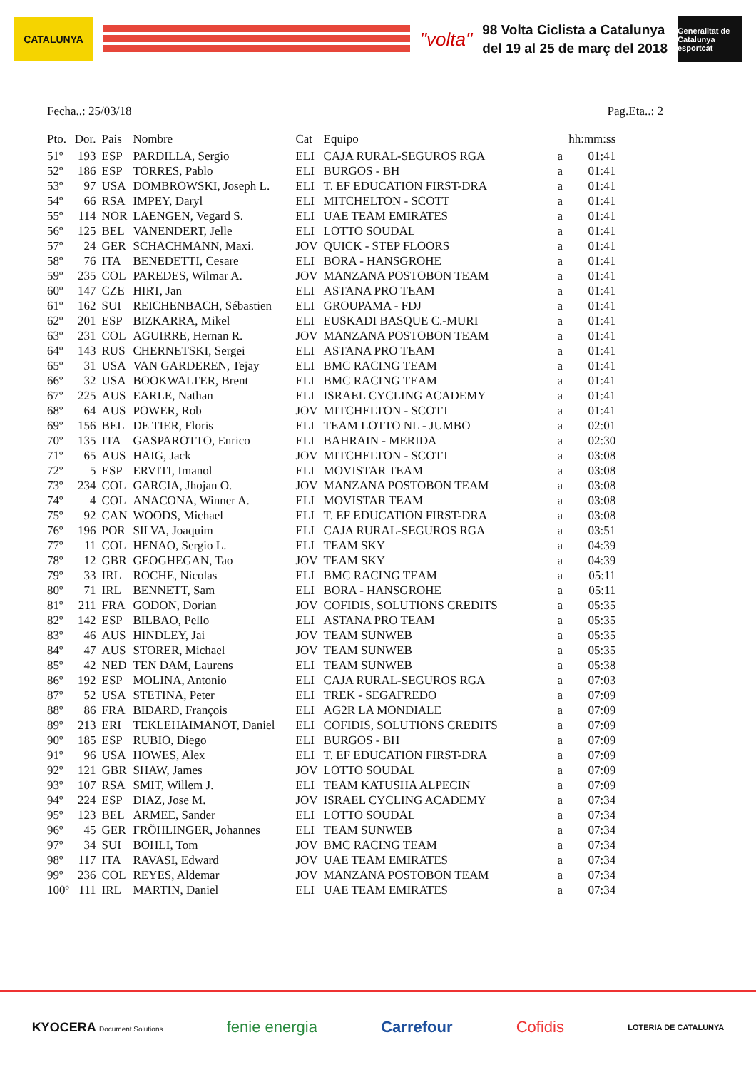CATALUNYA
"volta"
98 Volta Ciclista a Catalunya
del 19 al 25 de març del 2018
Generalitat de Catalunya esportcat
Fecha..: 25/03/18 Pag.Eta..: 2
| Pto. | Dor. | Pais | Nombre | Cat | Equipo | | hh:mm:ss |
| --- | --- | --- | --- | --- | --- | --- | --- |
| 51º | 193 | ESP | PARDILLA, Sergio | ELI | CAJA RURAL-SEGUROS RGA | a | 01:41 |
| 52º | 186 | ESP | TORRES, Pablo | ELI | BURGOS - BH | a | 01:41 |
| 53º | 97 | USA | DOMBROWSKI, Joseph L. | ELI | T. EF EDUCATION FIRST-DRA | a | 01:41 |
| 54º | 66 | RSA | IMPEY, Daryl | ELI | MITCHELTON - SCOTT | a | 01:41 |
| 55º | 114 | NOR | LAENGEN, Vegard S. | ELI | UAE TEAM EMIRATES | a | 01:41 |
| 56º | 125 | BEL | VANENDERT, Jelle | ELI | LOTTO SOUDAL | a | 01:41 |
| 57º | 24 | GER | SCHACHMANN, Maxi. | JOV | QUICK - STEP FLOORS | a | 01:41 |
| 58º | 76 | ITA | BENEDETTI, Cesare | ELI | BORA - HANSGROHE | a | 01:41 |
| 59º | 235 | COL | PAREDES, Wilmar A. | JOV | MANZANA POSTOBON TEAM | a | 01:41 |
| 60º | 147 | CZE | HIRT, Jan | ELI | ASTANA PRO TEAM | a | 01:41 |
| 61º | 162 | SUI | REICHENBACH, Sébastien | ELI | GROUPAMA - FDJ | a | 01:41 |
| 62º | 201 | ESP | BIZKARRA, Mikel | ELI | EUSKADI BASQUE C.-MURI | a | 01:41 |
| 63º | 231 | COL | AGUIRRE, Hernan R. | JOV | MANZANA POSTOBON TEAM | a | 01:41 |
| 64º | 143 | RUS | CHERNETSKI, Sergei | ELI | ASTANA PRO TEAM | a | 01:41 |
| 65º | 31 | USA | VAN GARDEREN, Tejay | ELI | BMC RACING TEAM | a | 01:41 |
| 66º | 32 | USA | BOOKWALTER, Brent | ELI | BMC RACING TEAM | a | 01:41 |
| 67º | 225 | AUS | EARLE, Nathan | ELI | ISRAEL CYCLING ACADEMY | a | 01:41 |
| 68º | 64 | AUS | POWER, Rob | JOV | MITCHELTON - SCOTT | a | 01:41 |
| 69º | 156 | BEL | DE TIER, Floris | ELI | TEAM LOTTO NL - JUMBO | a | 02:01 |
| 70º | 135 | ITA | GASPAROTTO, Enrico | ELI | BAHRAIN - MERIDA | a | 02:30 |
| 71º | 65 | AUS | HAIG, Jack | JOV | MITCHELTON - SCOTT | a | 03:08 |
| 72º | 5 | ESP | ERVITI, Imanol | ELI | MOVISTAR TEAM | a | 03:08 |
| 73º | 234 | COL | GARCIA, Jhojan O. | JOV | MANZANA POSTOBON TEAM | a | 03:08 |
| 74º | 4 | COL | ANACONA, Winner A. | ELI | MOVISTAR TEAM | a | 03:08 |
| 75º | 92 | CAN | WOODS, Michael | ELI | T. EF EDUCATION FIRST-DRA | a | 03:08 |
| 76º | 196 | POR | SILVA, Joaquim | ELI | CAJA RURAL-SEGUROS RGA | a | 03:51 |
| 77º | 11 | COL | HENAO, Sergio L. | ELI | TEAM SKY | a | 04:39 |
| 78º | 12 | GBR | GEOGHEGAN, Tao | JOV | TEAM SKY | a | 04:39 |
| 79º | 33 | IRL | ROCHE, Nicolas | ELI | BMC RACING TEAM | a | 05:11 |
| 80º | 71 | IRL | BENNETT, Sam | ELI | BORA - HANSGROHE | a | 05:11 |
| 81º | 211 | FRA | GODON, Dorian | JOV | COFIDIS, SOLUTIONS CREDITS | a | 05:35 |
| 82º | 142 | ESP | BILBAO, Pello | ELI | ASTANA PRO TEAM | a | 05:35 |
| 83º | 46 | AUS | HINDLEY, Jai | JOV | TEAM SUNWEB | a | 05:35 |
| 84º | 47 | AUS | STORER, Michael | JOV | TEAM SUNWEB | a | 05:35 |
| 85º | 42 | NED | TEN DAM, Laurens | ELI | TEAM SUNWEB | a | 05:38 |
| 86º | 192 | ESP | MOLINA, Antonio | ELI | CAJA RURAL-SEGUROS RGA | a | 07:03 |
| 87º | 52 | USA | STETINA, Peter | ELI | TREK - SEGAFREDO | a | 07:09 |
| 88º | 86 | FRA | BIDARD, François | ELI | AG2R LA MONDIALE | a | 07:09 |
| 89º | 213 | ERI | TEKLEHAIMANOT, Daniel | ELI | COFIDIS, SOLUTIONS CREDITS | a | 07:09 |
| 90º | 185 | ESP | RUBIO, Diego | ELI | BURGOS - BH | a | 07:09 |
| 91º | 96 | USA | HOWES, Alex | ELI | T. EF EDUCATION FIRST-DRA | a | 07:09 |
| 92º | 121 | GBR | SHAW, James | JOV | LOTTO SOUDAL | a | 07:09 |
| 93º | 107 | RSA | SMIT, Willem J. | ELI | TEAM KATUSHA ALPECIN | a | 07:09 |
| 94º | 224 | ESP | DIAZ, Jose M. | JOV | ISRAEL CYCLING ACADEMY | a | 07:34 |
| 95º | 123 | BEL | ARMEE, Sander | ELI | LOTTO SOUDAL | a | 07:34 |
| 96º | 45 | GER | FRÖHLINGER, Johannes | ELI | TEAM SUNWEB | a | 07:34 |
| 97º | 34 | SUI | BOHLI, Tom | JOV | BMC RACING TEAM | a | 07:34 |
| 98º | 117 | ITA | RAVASI, Edward | JOV | UAE TEAM EMIRATES | a | 07:34 |
| 99º | 236 | COL | REYES, Aldemar | JOV | MANZANA POSTOBON TEAM | a | 07:34 |
| 100º | 111 | IRL | MARTIN, Daniel | ELI | UAE TEAM EMIRATES | a | 07:34 |
KYOCERA Document Solutions fenie energia Carrefour Cofidis LOTERIA DE CATALUNYA